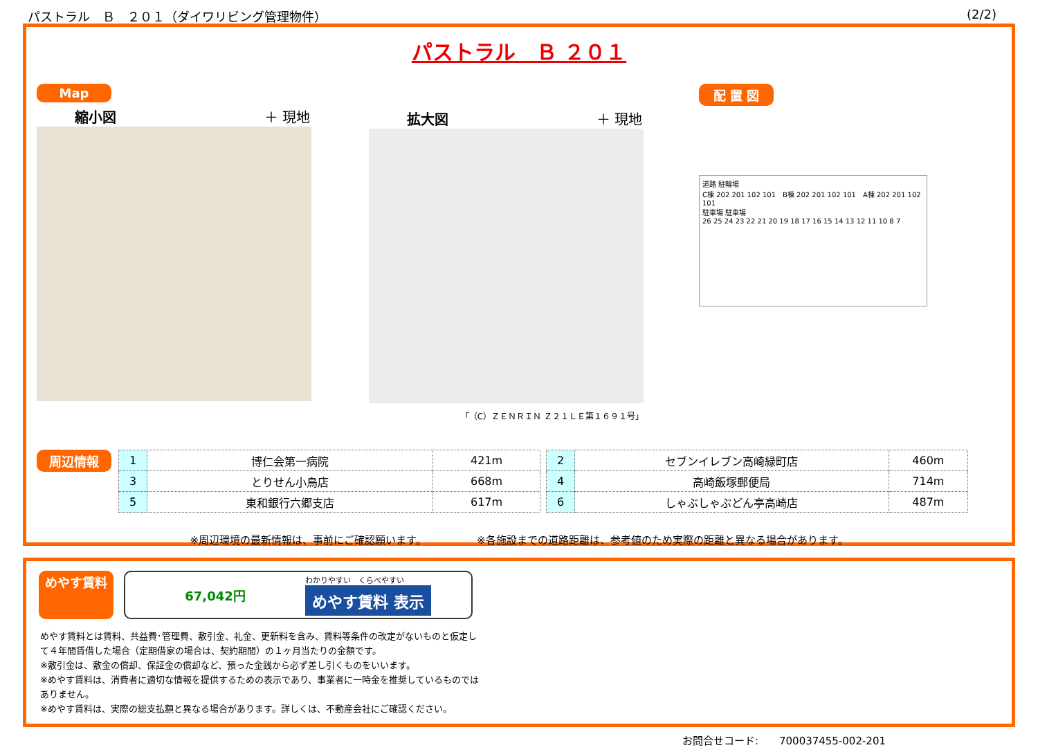パストラル　Ｂ　２０１（ダイワリビング管理物件） (2/2)
パストラル　Ｂ ２０１
Map
縮小図 ＋ 現地
拡大図 ＋ 現地
「（C）ＺＥＮＲＩＮ Ｚ２１ＬＥ第１６９１号」
配 置 図
道路 駐輪場
C棟 202 201 102 101　B棟 202 201 102 101　A棟 202 201 102 101
駐車場 駐車場
26 25 24 23 22 21 20 19 18 17 16 15 14 13 12 11 10 8 7
周辺情報
| 1 | 博仁会第一病院 | 421m |
| 3 | とりせん小鳥店 | 668m |
| 5 | 東和銀行六郷支店 | 617m |
| 2 | セブンイレブン高崎緑町店 | 460m |
| 4 | 高崎飯塚郵便局 | 714m |
| 6 | しゃぶしゃぶどん亭高崎店 | 487m |
※周辺環境の最新情報は、事前にご確認願います。 ※各施設までの道路距離は、参考値のため実際の距離と異なる場合があります。
めやす賃料
67,042円
わかりやすい　くらべやすい
めやす賃料 表示
めやす賃料とは賃料、共益費･管理費、敷引金、礼金、更新料を含み、賃料等条件の改定がないものと仮定して４年間賃借した場合（定期借家の場合は、契約期間）の１ヶ月当たりの金額です。
※敷引金は、敷金の償却、保証金の償却など、預った金銭から必ず差し引くものをいいます。
※めやす賃料は、消費者に適切な情報を提供するための表示であり、事業者に一時金を推奨しているものではありません。
※めやす賃料は、実際の総支払額と異なる場合があります。詳しくは、不動産会社にご確認ください。
お問合せコード:　　700037455-002-201